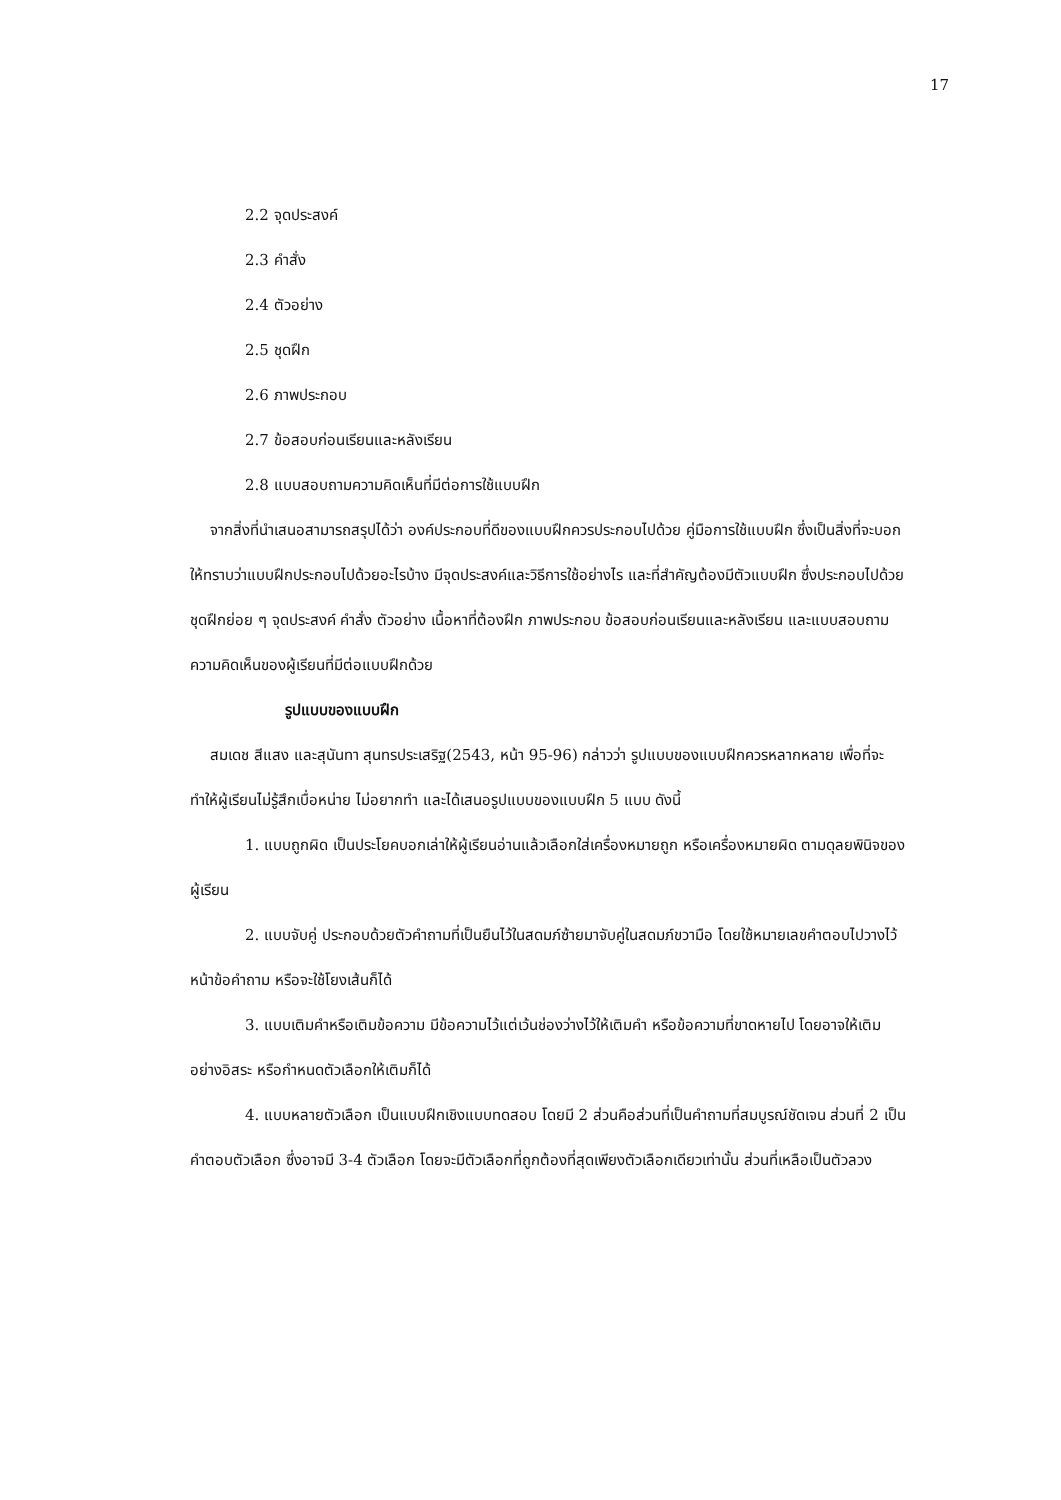17
2.2 จุดประสงค์
2.3 คำสั่ง
2.4 ตัวอย่าง
2.5 ชุดฝึก
2.6 ภาพประกอบ
2.7 ข้อสอบก่อนเรียนและหลังเรียน
2.8 แบบสอบถามความคิดเห็นที่มีต่อการใช้แบบฝึก
จากสิ่งที่นำเสนอสามารถสรุปได้ว่า องค์ประกอบที่ดีของแบบฝึกควรประกอบไปด้วย คู่มือการใช้แบบฝึก ซึ่งเป็นสิ่งที่จะบอกให้ทราบว่าแบบฝึกประกอบไปด้วยอะไรบ้าง มีจุดประสงค์และวิธีการใช้อย่างไร และที่สำคัญต้องมีตัวแบบฝึก ซึ่งประกอบไปด้วย ชุดฝึกย่อย ๆ จุดประสงค์ คำสั่ง ตัวอย่าง เนื้อหาที่ต้องฝึก ภาพประกอบ ข้อสอบก่อนเรียนและหลังเรียน และแบบสอบถามความคิดเห็นของผู้เรียนที่มีต่อแบบฝึกด้วย
รูปแบบของแบบฝึก
สมเดช สีแสง และสุนันทา สุนทรประเสริฐ(2543, หน้า 95-96) กล่าวว่า รูปแบบของแบบฝึกควรหลากหลาย เพื่อที่จะทำให้ผู้เรียนไม่รู้สึกเบื่อหน่าย ไม่อยากทำ และได้เสนอรูปแบบของแบบฝึก 5 แบบ ดังนี้
1. แบบถูกผิด เป็นประโยคบอกเล่าให้ผู้เรียนอ่านแล้วเลือกใส่เครื่องหมายถูก หรือเครื่องหมายผิด ตามดุลยพินิจของผู้เรียน
2. แบบจับคู่ ประกอบด้วยตัวคำถามที่เป็นยืนไว้ในสดมภ์ซ้ายมาจับคู่ในสดมภ์ขวามือ โดยใช้หมายเลขคำตอบไปวางไว้หน้าข้อคำถาม หรือจะใช้โยงเส้นก็ได้
3. แบบเติมคำหรือเติมข้อความ มีข้อความไว้แต่เว้นช่องว่างไว้ให้เติมคำ หรือข้อความที่ขาดหายไป โดยอาจให้เติมอย่างอิสระ หรือกำหนดตัวเลือกให้เติมก็ได้
4. แบบหลายตัวเลือก เป็นแบบฝึกเชิงแบบทดสอบ โดยมี 2 ส่วนคือส่วนที่เป็นคำถามที่สมบูรณ์ชัดเจน ส่วนที่ 2 เป็นคำตอบตัวเลือก ซึ่งอาจมี 3-4 ตัวเลือก โดยจะมีตัวเลือกที่ถูกต้องที่สุดเพียงตัวเลือกเดียวเท่านั้น ส่วนที่เหลือเป็นตัวลวง